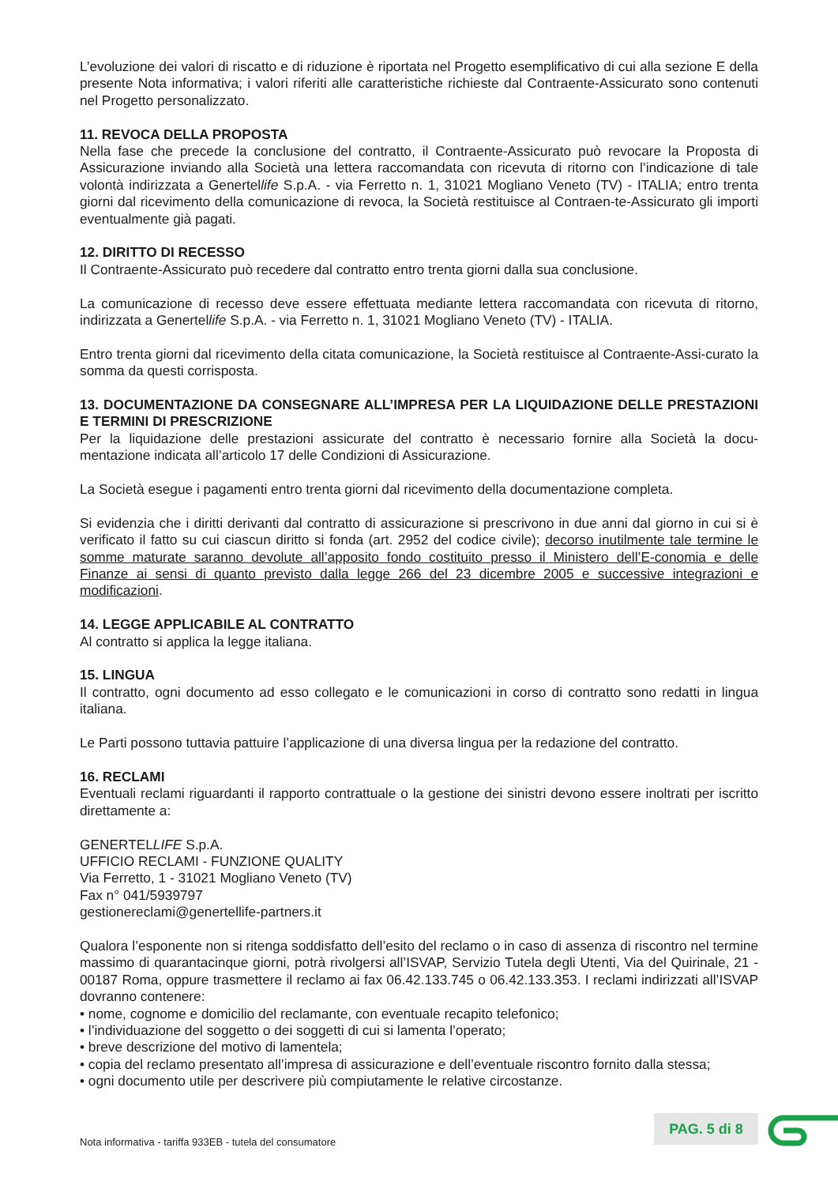L’evoluzione dei valori di riscatto e di riduzione è riportata nel Progetto esemplificativo di cui alla sezione E della presente Nota informativa; i valori riferiti alle caratteristiche richieste dal Contraente-Assicurato sono contenuti nel Progetto personalizzato.
11. REVOCA DELLA PROPOSTA
Nella fase che precede la conclusione del contratto, il Contraente-Assicurato può revocare la Proposta di Assicurazione inviando alla Società una lettera raccomandata con ricevuta di ritorno con l’indicazione di tale volontà indirizzata a Genertellife S.p.A. - via Ferretto n. 1, 31021 Mogliano Veneto (TV) - ITALIA; entro trenta giorni dal ricevimento della comunicazione di revoca, la Società restituisce al Contraen-te-Assicurato gli importi eventualmente già pagati.
12. DIRITTO DI RECESSO
Il Contraente-Assicurato può recedere dal contratto entro trenta giorni dalla sua conclusione.
La comunicazione di recesso deve essere effettuata mediante lettera raccomandata con ricevuta di ritorno, indirizzata a Genertellife S.p.A. - via Ferretto n. 1, 31021 Mogliano Veneto (TV) - ITALIA.
Entro trenta giorni dal ricevimento della citata comunicazione, la Società restituisce al Contraente-Assi-curato la somma da questi corrisposta.
13. DOCUMENTAZIONE DA CONSEGNARE ALL’IMPRESA PER LA LIQUIDAZIONE DELLE PRESTAZIONI E TERMINI DI PRESCRIZIONE
Per la liquidazione delle prestazioni assicurate del contratto è necessario fornire alla Società la docu-mentazione indicata all’articolo 17 delle Condizioni di Assicurazione.
La Società esegue i pagamenti entro trenta giorni dal ricevimento della documentazione completa.
Si evidenzia che i diritti derivanti dal contratto di assicurazione si prescrivono in due anni dal giorno in cui si è verificato il fatto su cui ciascun diritto si fonda (art. 2952 del codice civile); decorso inutilmente tale termine le somme maturate saranno devolute all’apposito fondo costituito presso il Ministero dell’E-conomia e delle Finanze ai sensi di quanto previsto dalla legge 266 del 23 dicembre 2005 e successive integrazioni e modificazioni.
14. LEGGE APPLICABILE AL CONTRATTO
Al contratto si applica la legge italiana.
15. LINGUA
Il contratto, ogni documento ad esso collegato e le comunicazioni in corso di contratto sono redatti in lingua italiana.
Le Parti possono tuttavia pattuire l’applicazione di una diversa lingua per la redazione del contratto.
16. RECLAMI
Eventuali reclami riguardanti il rapporto contrattuale o la gestione dei sinistri devono essere inoltrati per iscritto direttamente a:
GENERTELLIFE S.p.A.
UFFICIO RECLAMI - FUNZIONE QUALITY
Via Ferretto, 1 - 31021 Mogliano Veneto (TV)
Fax n° 041/5939797
gestionereclami@genertellife-partners.it
Qualora l’esponente non si ritenga soddisfatto dell’esito del reclamo o in caso di assenza di riscontro nel termine massimo di quarantacinque giorni, potrà rivolgersi all’ISVAP, Servizio Tutela degli Utenti, Via del Quirinale, 21 - 00187 Roma, oppure trasmettere il reclamo ai fax 06.42.133.745 o 06.42.133.353. I reclami indirizzati all’ISVAP dovranno contenere:
• nome, cognome e domicilio del reclamante, con eventuale recapito telefonico;
• l’individuazione del soggetto o dei soggetti di cui si lamenta l’operato;
• breve descrizione del motivo di lamentela;
• copia del reclamo presentato all’impresa di assicurazione e dell’eventuale riscontro fornito dalla stessa;
• ogni documento utile per descrivere più compiutamente le relative circostanze.
Nota informativa - tariffa 933EB - tutela del consumatore
PAG. 5 di 8